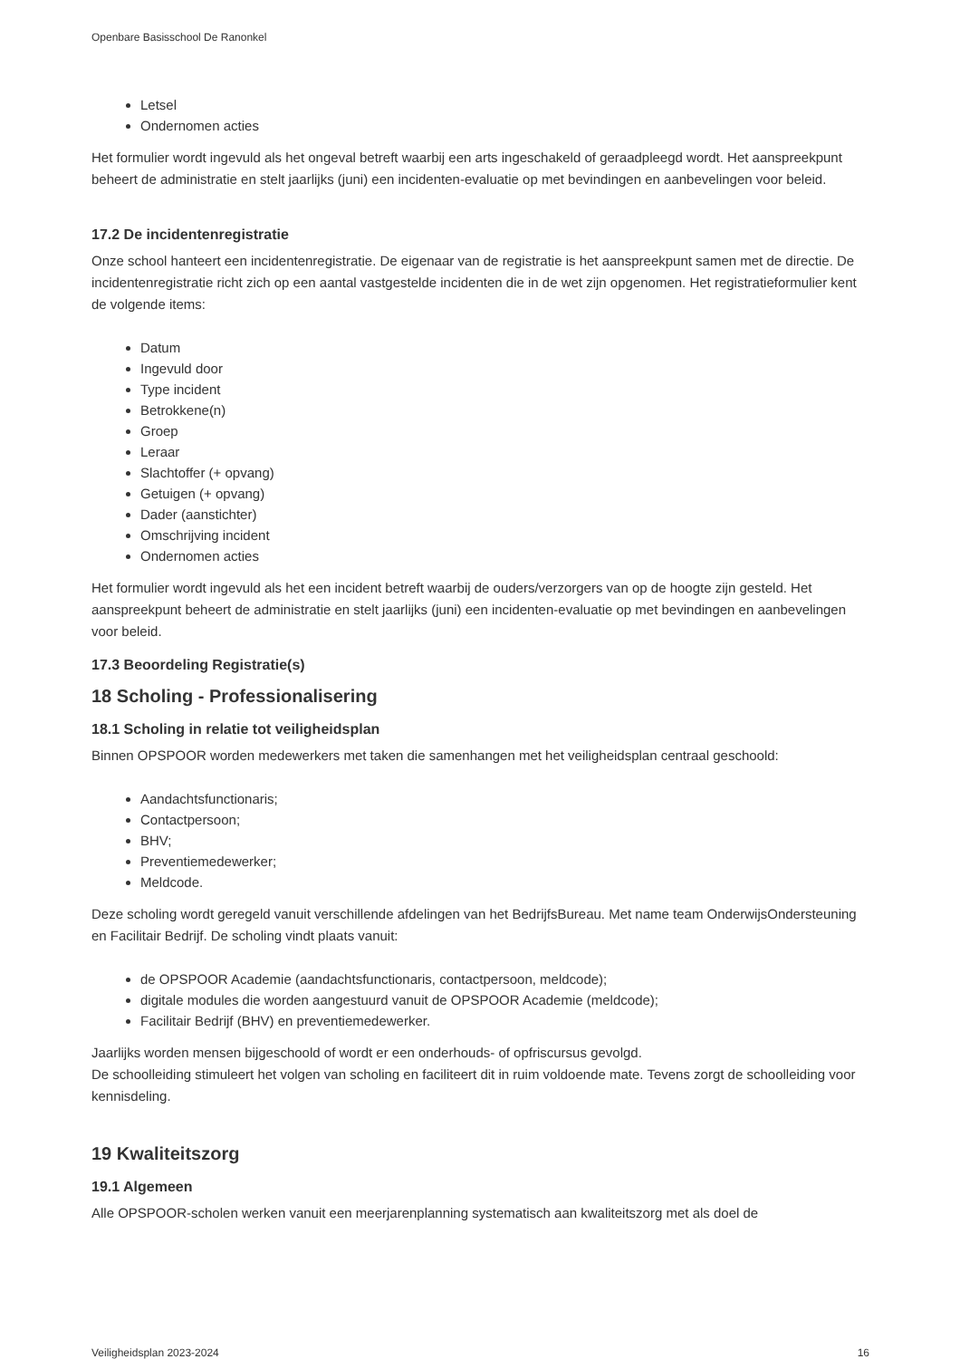Openbare Basisschool De Ranonkel
Letsel
Ondernomen acties
Het formulier wordt ingevuld als het ongeval betreft waarbij een arts ingeschakeld of geraadpleegd wordt. Het aanspreekpunt beheert de administratie en stelt jaarlijks (juni) een incidenten-evaluatie op met bevindingen en aanbevelingen voor beleid.
17.2 De incidentenregistratie
Onze school hanteert een incidentenregistratie. De eigenaar van de registratie is het aanspreekpunt samen met de directie. De incidentenregistratie richt zich op een aantal vastgestelde incidenten die in de wet zijn opgenomen. Het registratieformulier kent de volgende items:
Datum
Ingevuld door
Type incident
Betrokkene(n)
Groep
Leraar
Slachtoffer (+ opvang)
Getuigen (+ opvang)
Dader (aanstichter)
Omschrijving incident
Ondernomen acties
Het formulier wordt ingevuld als het een incident betreft waarbij de ouders/verzorgers van op de hoogte zijn gesteld. Het aanspreekpunt beheert de administratie en stelt jaarlijks (juni) een incidenten-evaluatie op met bevindingen en aanbevelingen voor beleid.
17.3 Beoordeling Registratie(s)
18 Scholing - Professionalisering
18.1 Scholing in relatie tot veiligheidsplan
Binnen OPSPOOR worden medewerkers met taken die samenhangen met het veiligheidsplan centraal geschoold:
Aandachtsfunctionaris;
Contactpersoon;
BHV;
Preventiemedewerker;
Meldcode.
Deze scholing wordt geregeld vanuit verschillende afdelingen van het BedrijfsBureau. Met name team OnderwijsOndersteuning en Facilitair Bedrijf. De scholing vindt plaats vanuit:
de OPSPOOR Academie (aandachtsfunctionaris, contactpersoon, meldcode);
digitale modules die worden aangestuurd vanuit de OPSPOOR Academie (meldcode);
Facilitair Bedrijf (BHV) en preventiemedewerker.
Jaarlijks worden mensen bijgeschoold of wordt er een onderhouds- of opfriscursus gevolgd.
De schoolleiding stimuleert het volgen van scholing en faciliteert dit in ruim voldoende mate. Tevens zorgt de schoolleiding voor kennisdeling.
19 Kwaliteitszorg
19.1 Algemeen
Alle OPSPOOR-scholen werken vanuit een meerjarenplanning systematisch aan kwaliteitszorg met als doel de
Veiligheidsplan 2023-2024 16